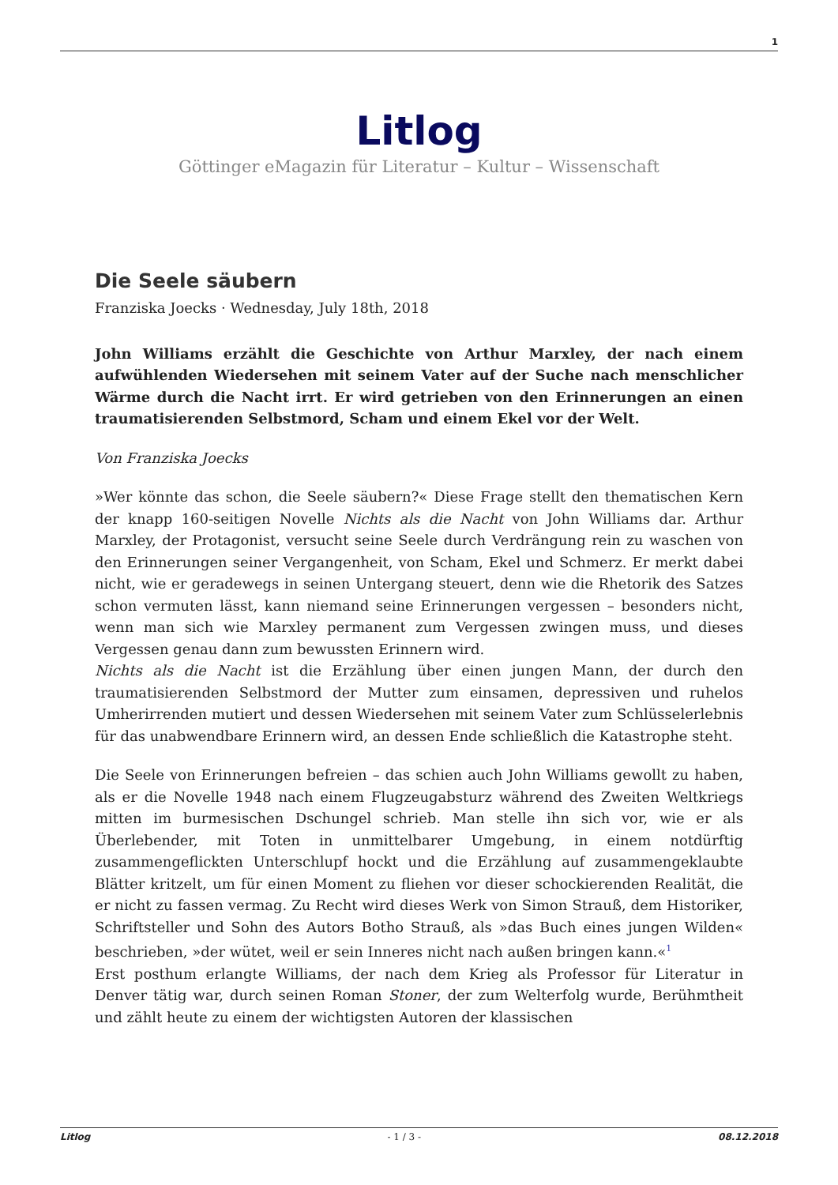1
Litlog
Göttinger eMagazin für Literatur – Kultur – Wissenschaft
Die Seele säubern
Franziska Joecks · Wednesday, July 18th, 2018
John Williams erzählt die Geschichte von Arthur Marxley, der nach einem aufwühlenden Wiedersehen mit seinem Vater auf der Suche nach menschlicher Wärme durch die Nacht irrt. Er wird getrieben von den Erinnerungen an einen traumatisierenden Selbstmord, Scham und einem Ekel vor der Welt.
Von Franziska Joecks
»Wer könnte das schon, die Seele säubern?« Diese Frage stellt den thematischen Kern der knapp 160-seitigen Novelle Nichts als die Nacht von John Williams dar. Arthur Marxley, der Protagonist, versucht seine Seele durch Verdrängung rein zu waschen von den Erinnerungen seiner Vergangenheit, von Scham, Ekel und Schmerz. Er merkt dabei nicht, wie er geradewegs in seinen Untergang steuert, denn wie die Rhetorik des Satzes schon vermuten lässt, kann niemand seine Erinnerungen vergessen – besonders nicht, wenn man sich wie Marxley permanent zum Vergessen zwingen muss, und dieses Vergessen genau dann zum bewussten Erinnern wird.
Nichts als die Nacht ist die Erzählung über einen jungen Mann, der durch den traumatisierenden Selbstmord der Mutter zum einsamen, depressiven und ruhelos Umherirrenden mutiert und dessen Wiedersehen mit seinem Vater zum Schlüsselerlebnis für das unabwendbare Erinnern wird, an dessen Ende schließlich die Katastrophe steht.
Die Seele von Erinnerungen befreien – das schien auch John Williams gewollt zu haben, als er die Novelle 1948 nach einem Flugzeugabsturz während des Zweiten Weltkriegs mitten im burmesischen Dschungel schrieb. Man stelle ihn sich vor, wie er als Überlebender, mit Toten in unmittelbarer Umgebung, in einem notdürftig zusammengeflickten Unterschlupf hockt und die Erzählung auf zusammengeklaubte Blätter kritzelt, um für einen Moment zu fliehen vor dieser schockierenden Realität, die er nicht zu fassen vermag. Zu Recht wird dieses Werk von Simon Strauß, dem Historiker, Schriftsteller und Sohn des Autors Botho Strauß, als »das Buch eines jungen Wilden« beschrieben, »der wütet, weil er sein Inneres nicht nach außen bringen kann.«<sup>1</sup>
Erst posthum erlangte Williams, der nach dem Krieg als Professor für Literatur in Denver tätig war, durch seinen Roman Stoner, der zum Welterfolg wurde, Berühmtheit und zählt heute zu einem der wichtigsten Autoren der klassischen
Litlog - 1 / 3 - 08.12.2018